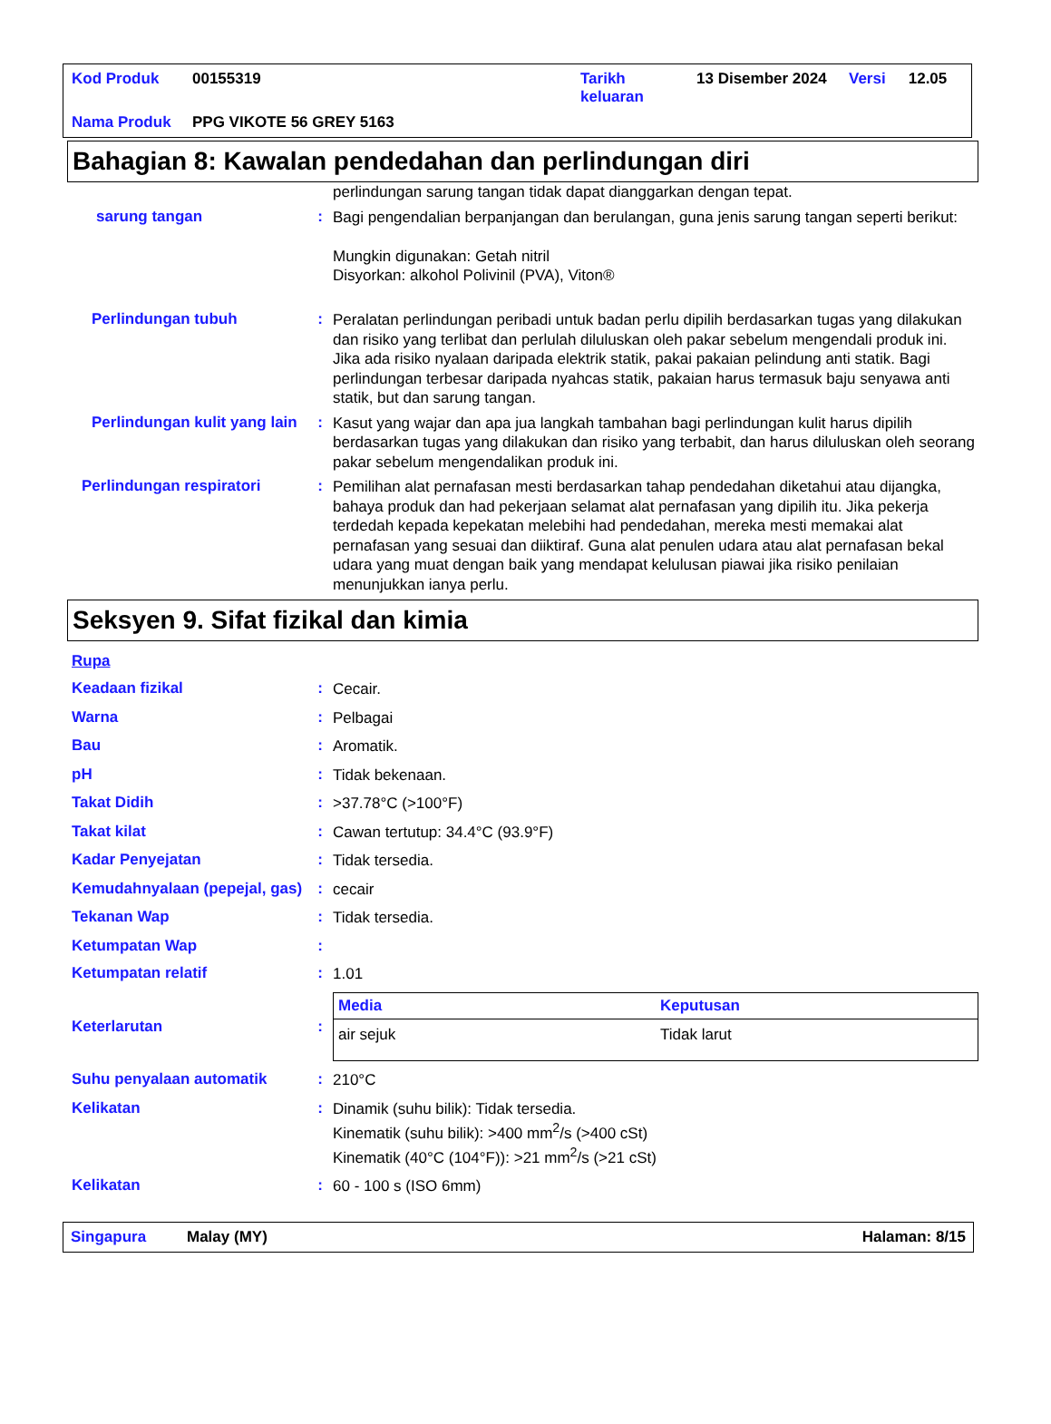| Kod Produk | 00155319 | Tarikh keluaran | 13 Disember 2024 | Versi | 12.05 |
| Nama Produk | PPG VIKOTE 56 GREY 5163 | | | | |
Bahagian 8: Kawalan pendedahan dan perlindungan diri
perlindungan sarung tangan tidak dapat dianggarkan dengan tepat.
sarung tangan :
Bagi pengendalian berpanjangan dan berulangan, guna jenis sarung tangan seperti berikut:
Mungkin digunakan: Getah nitril
Disyorkan: alkohol Polivinil (PVA), Viton®
Perlindungan tubuh :
Peralatan perlindungan peribadi untuk badan perlu dipilih berdasarkan tugas yang dilakukan dan risiko yang terlibat dan perlulah diluluskan oleh pakar sebelum mengendali produk ini. Jika ada risiko nyalaan daripada elektrik statik, pakai pakaian pelindung anti statik. Bagi perlindungan terbesar daripada nyahcas statik, pakaian harus termasuk baju senyawa anti statik, but dan sarung tangan.
Perlindungan kulit yang lain
:
Kasut yang wajar dan apa jua langkah tambahan bagi perlindungan kulit harus dipilih berdasarkan tugas yang dilakukan dan risiko yang terbabit, dan harus diluluskan oleh seorang pakar sebelum mengendalikan produk ini.
Perlindungan respiratori :
Pemilihan alat pernafasan mesti berdasarkan tahap pendedahan diketahui atau dijangka, bahaya produk dan had pekerjaan selamat alat pernafasan yang dipilih itu. Jika pekerja terdedah kepada kepekatan melebihi had pendedahan, mereka mesti memakai alat pernafasan yang sesuai dan diiktiraf. Guna alat penulen udara atau alat pernafasan bekal udara yang muat dengan baik yang mendapat kelulusan piawai jika risiko penilaian menunjukkan ianya perlu.
Seksyen 9. Sifat fizikal dan kimia
Rupa
Keadaan fizikal :
Cecair.
Warna :
Pelbagai
Bau :
Aromatik.
pH :
Tidak bekenaan.
Takat Didih :
>37.78°C (>100°F)
Takat kilat :
Cawan tertutup: 34.4°C (93.9°F)
Kadar Penyejatan :
Tidak tersedia.
Kemudahnyalaan (pepejal, gas)
:
cecair
Tekanan Wap :
Tidak tersedia.
Ketumpatan Wap :
Ketumpatan relatif :
1.01
Keterlarutan :
| Media | Keputusan |
| --- | --- |
| air sejuk | Tidak larut |
Suhu penyalaan automatik :
210°C
Kelikatan :
Dinamik (suhu bilik): Tidak tersedia.
Kinematik (suhu bilik): >400 mm<sup>2</sup>/s (>400 cSt)
Kinematik (40°C (104°F)): >21 mm<sup>2</sup>/s (>21 cSt)
Kelikatan :
60 - 100 s (ISO 6mm)
Singapura Malay (MY) Halaman: 8/15